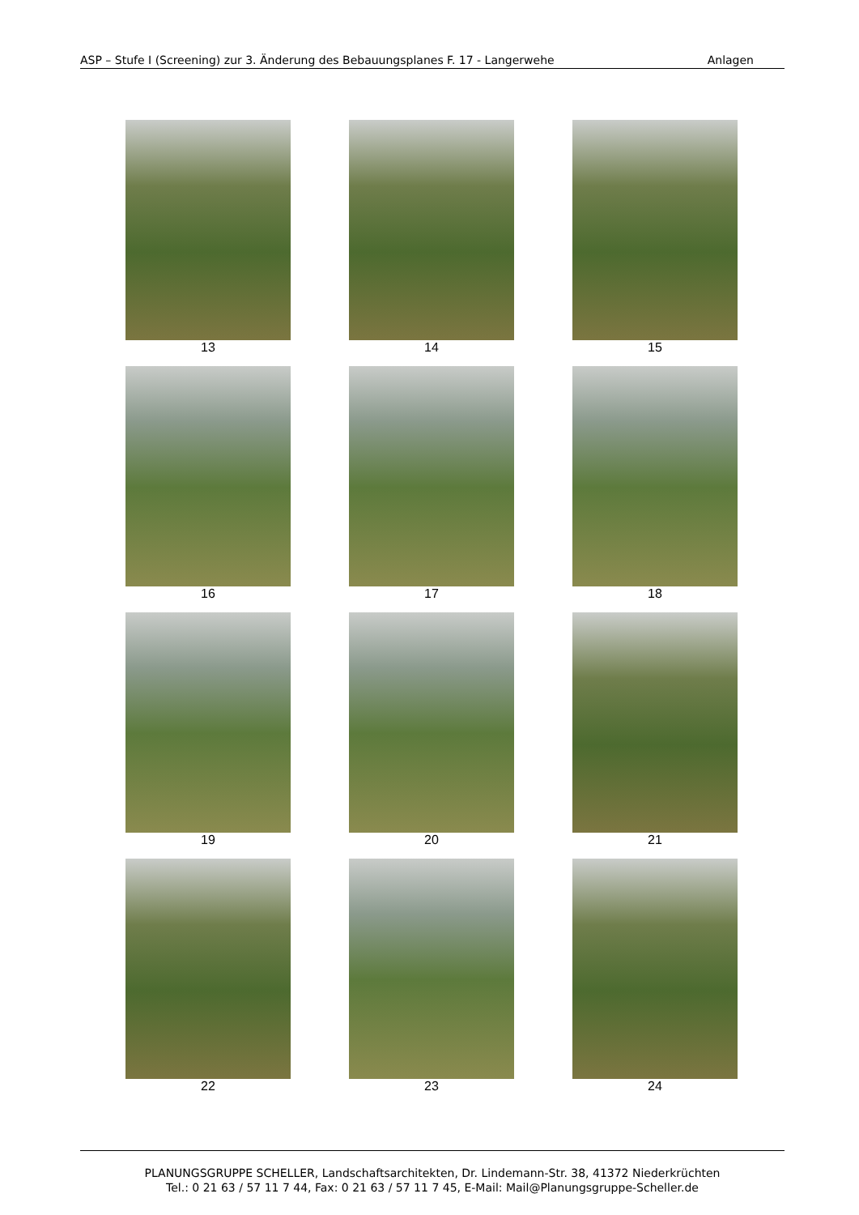ASP – Stufe I (Screening) zur 3. Änderung des Bebauungsplanes F. 17 - Langerwehe Anlagen
13
14
15
16
17
18
19
20
21
22
23
24
PLANUNGSGRUPPE SCHELLER, Landschaftsarchitekten, Dr. Lindemann-Str. 38, 41372 Niederkrüchten
Tel.: 0 21 63 / 57 11 7 44, Fax: 0 21 63 / 57 11 7 45, E-Mail: Mail@Planungsgruppe-Scheller.de